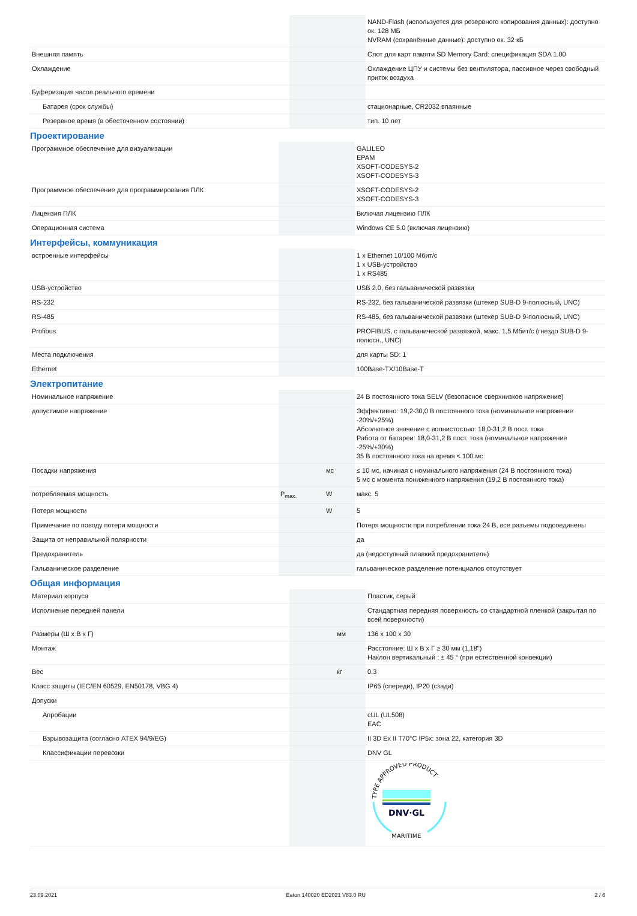| | | | NAND-Flash (используется для резервного копирования данных): доступно ок. 128 МБ NVRAM (сохранённые данные): доступно ок. 32 кБ |
| Внешняя память | | | Слот для карт памяти SD Memory Card: спецификация SDA 1.00 |
| Охлаждение | | | Охлаждение ЦПУ и системы без вентилятора, пассивное через свободный приток воздуха |
| Буферизация часов реального времени | | | |
| Батарея (срок службы) | | | стационарные, CR2032 впаянные |
| Резервное время (в обесточенном состоянии) | | | тип. 10 лет |
Проектирование
| Программное обеспечение для визуализации | | | GALILEO EPAM XSOFT-CODESYS-2 XSOFT-CODESYS-3 |
| Программное обеспечение для программирования ПЛК | | | XSOFT-CODESYS-2 XSOFT-CODESYS-3 |
| Лицензия ПЛК | | | Включая лицензию ПЛК |
| Операционная система | | | Windows CE 5.0 (включая лицензию) |
Интерфейсы, коммуникация
| встроенные интерфейсы | | | 1 x Ethernet 10/100 Мбит/с 1 x USB-устройство 1 x RS485 |
| USB-устройство | | | USB 2.0, без гальванической развязки |
| RS-232 | | | RS-232, без гальванической развязки (штекер SUB-D 9-полюсный, UNC) |
| RS-485 | | | RS-485, без гальванической развязки (штекер SUB-D 9-полюсный, UNC) |
| Profibus | | | PROFIBUS, с гальванической развязкой, макс. 1,5 Мбит/с (гнездо SUB-D 9-полюсн., UNC) |
| Места подключения | | | для карты SD: 1 |
| Ethernet | | | 100Base-TX/10Base-T |
Электропитание
| Номинальное напряжение | | | 24 В постоянного тока SELV (безопасное сверхнизкое напряжение) |
| допустимое напряжение | | | Эффективно: 19,2-30,0 В постоянного тока (номинальное напряжение -20%/+25%) Абсолютное значение с волнистостью: 18,0-31,2 В пост. тока Работа от батареи: 18,0-31,2 В пост. тока (номинальное напряжение -25%/+30%) 35 В постоянного тока на время < 100 мс |
| Посадки напряжения | | мс | ≤ 10 мс, начиная с номинального напряжения (24 В постоянного тока) 5 мс с момента пониженного напряжения (19,2 В постоянного тока) |
| потребляемая мощность | P<sub>max.</sub> | W | макс. 5 |
| Потеря мощности | | W | 5 |
| Примечание по поводу потери мощности | | | Потеря мощности при потреблении тока 24 В, все разъемы подсоединены |
| Защита от неправильной полярности | | | да |
| Предохранитель | | | да (недоступный плавкий предохранитель) |
| Гальваническое разделение | | | гальваническое разделение потенциалов отсутствует |
Общая информация
| Материал корпуса | | | Пластик, серый |
| Исполнение передней панели | | | Стандартная передняя поверхность со стандартной пленкой (закрытая по всей поверхности) |
| Размеры (Ш x В x Г) | | мм | 136 x 100 x 30 |
| Монтаж | | | Расстояние: Ш x В x Г ≥ 30 мм (1,18") Наклон вертикальный : ± 45 ° (при естественной конвекции) |
| Вес | | кг | 0.3 |
| Класс защиты (IEC/EN 60529, EN50178, VBG 4) | | | IP65 (спереди), IP20 (сзади) |
| Допуски | | | |
| Апробации | | | cUL (UL508) EAC |
| Взрывозащита (согласно ATEX 94/9/EG) | | | II 3D Ex II T70°C IP5x: зона 22, категория 3D |
| Классификации перевозки | | | DNV GL |
| | | | TYPE APPROVED PRODUCT DNV·GL MARITIME |
23.09.2021 Eaton 140020 ED2021 V83.0 RU 2 / 6